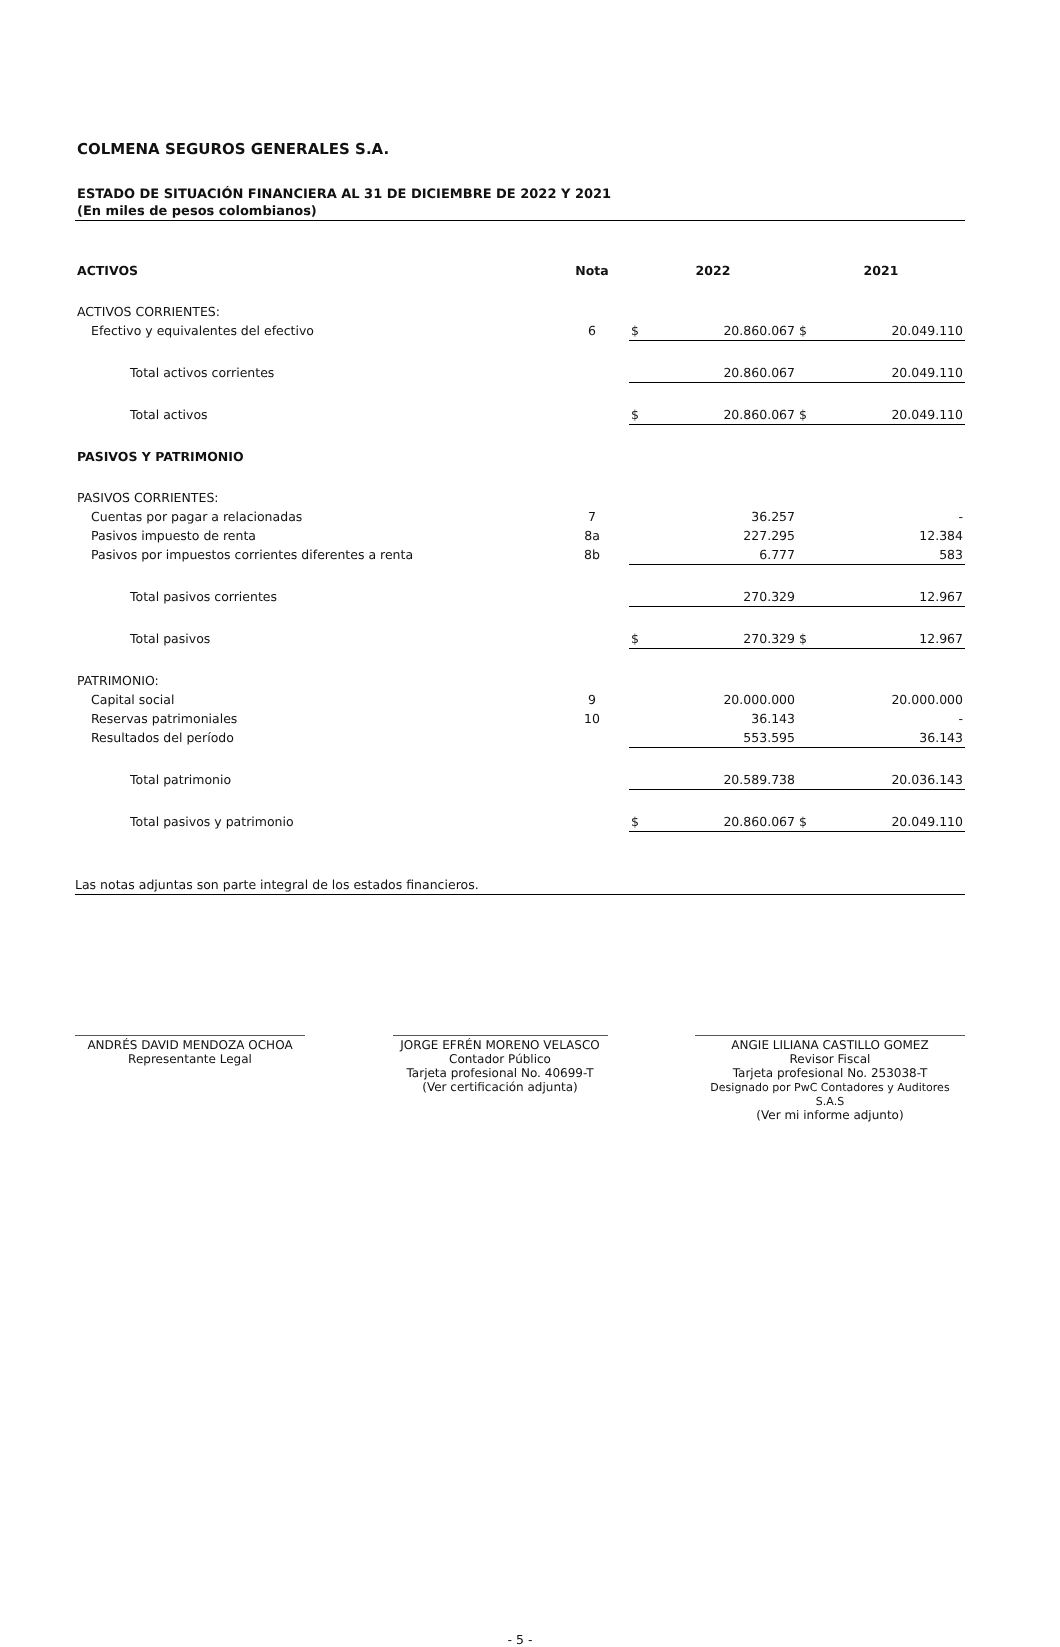COLMENA SEGUROS GENERALES S.A.
ESTADO DE SITUACIÓN FINANCIERA AL 31 DE DICIEMBRE DE 2022 Y 2021
(En miles de pesos colombianos)
| ACTIVOS | Nota | 2022 | | 2021 | |
| --- | --- | --- | --- | --- | --- |
| ACTIVOS CORRIENTES: | | | | | |
| Efectivo y equivalentes del efectivo | 6 | $ | 20.860.067 | $ | 20.049.110 |
| Total activos corrientes | | | 20.860.067 | | 20.049.110 |
| Total activos | | $ | 20.860.067 | $ | 20.049.110 |
| PASIVOS Y PATRIMONIO | | | | | |
| PASIVOS CORRIENTES: | | | | | |
| Cuentas por pagar a relacionadas | 7 | | 36.257 | | - |
| Pasivos impuesto de renta | 8a | | 227.295 | | 12.384 |
| Pasivos por impuestos corrientes diferentes a renta | 8b | | 6.777 | | 583 |
| Total pasivos corrientes | | | 270.329 | | 12.967 |
| Total pasivos | | $ | 270.329 | $ | 12.967 |
| PATRIMONIO: | | | | | |
| Capital social | 9 | | 20.000.000 | | 20.000.000 |
| Reservas patrimoniales | 10 | | 36.143 | | - |
| Resultados del período | | | 553.595 | | 36.143 |
| Total patrimonio | | | 20.589.738 | | 20.036.143 |
| Total pasivos y patrimonio | | $ | 20.860.067 | $ | 20.049.110 |
Las notas adjuntas son parte integral de los estados financieros.
ANDRÉS DAVID MENDOZA OCHOA
Representante Legal
JORGE EFRÉN MORENO VELASCO
Contador Público
Tarjeta profesional No. 40699-T
(Ver certificación adjunta)
ANGIE LILIANA CASTILLO GOMEZ
Revisor Fiscal
Tarjeta profesional No. 253038-T
Designado por PwC Contadores y Auditores S.A.S
(Ver mi informe adjunto)
- 5 -